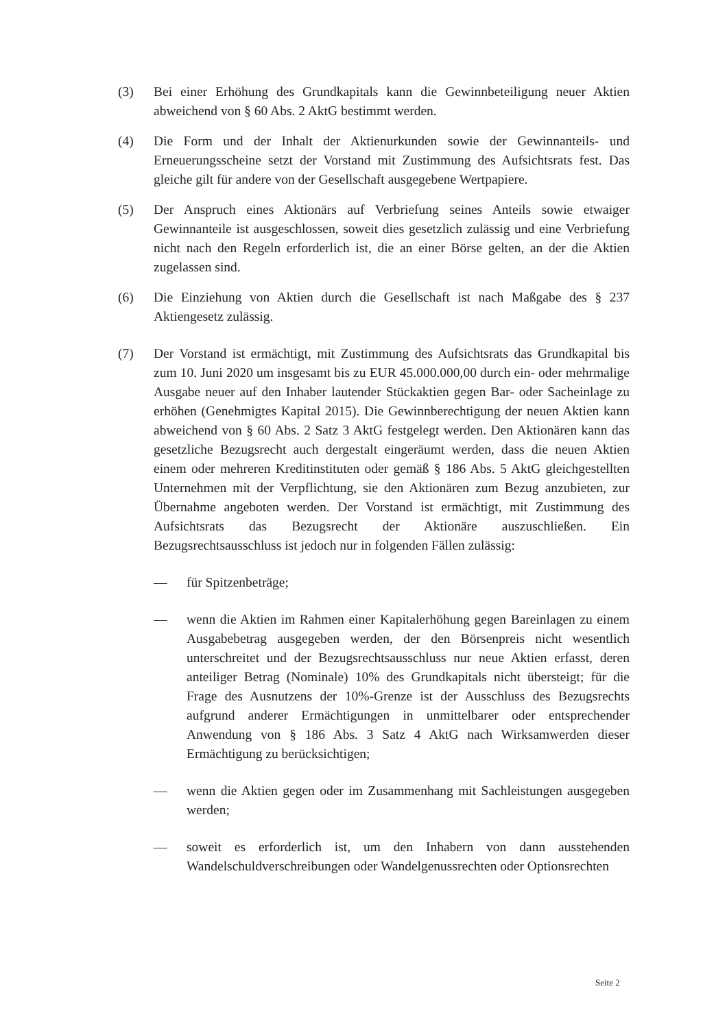(3) Bei einer Erhöhung des Grundkapitals kann die Gewinnbeteiligung neuer Aktien abweichend von § 60 Abs. 2 AktG bestimmt werden.
(4) Die Form und der Inhalt der Aktienurkunden sowie der Gewinnanteils- und Erneuerungsscheine setzt der Vorstand mit Zustimmung des Aufsichtsrats fest. Das gleiche gilt für andere von der Gesellschaft ausgegebene Wertpapiere.
(5) Der Anspruch eines Aktionärs auf Verbriefung seines Anteils sowie etwaiger Gewinnanteile ist ausgeschlossen, soweit dies gesetzlich zulässig und eine Verbriefung nicht nach den Regeln erforderlich ist, die an einer Börse gelten, an der die Aktien zugelassen sind.
(6) Die Einziehung von Aktien durch die Gesellschaft ist nach Maßgabe des § 237 Aktiengesetz zulässig.
(7) Der Vorstand ist ermächtigt, mit Zustimmung des Aufsichtsrats das Grundkapital bis zum 10. Juni 2020 um insgesamt bis zu EUR 45.000.000,00 durch ein- oder mehrmalige Ausgabe neuer auf den Inhaber lautender Stückaktien gegen Bar- oder Sacheinlage zu erhöhen (Genehmigtes Kapital 2015). Die Gewinnberechtigung der neuen Aktien kann abweichend von § 60 Abs. 2 Satz 3 AktG festgelegt werden. Den Aktionären kann das gesetzliche Bezugsrecht auch dergestalt eingeräumt werden, dass die neuen Aktien einem oder mehreren Kreditinstituten oder gemäß § 186 Abs. 5 AktG gleichgestellten Unternehmen mit der Verpflichtung, sie den Aktionären zum Bezug anzubieten, zur Übernahme angeboten werden. Der Vorstand ist ermächtigt, mit Zustimmung des Aufsichtsrats das Bezugsrecht der Aktionäre auszuschließen. Ein Bezugsrechtsausschluss ist jedoch nur in folgenden Fällen zulässig:
— für Spitzenbeträge;
— wenn die Aktien im Rahmen einer Kapitalerhöhung gegen Bareinlagen zu einem Ausgabebetrag ausgegeben werden, der den Börsenpreis nicht wesentlich unterschreitet und der Bezugsrechtsausschluss nur neue Aktien erfasst, deren anteiliger Betrag (Nominale) 10% des Grundkapitals nicht übersteigt; für die Frage des Ausnutzens der 10%-Grenze ist der Ausschluss des Bezugsrechts aufgrund anderer Ermächtigungen in unmittelbarer oder entsprechender Anwendung von § 186 Abs. 3 Satz 4 AktG nach Wirksamwerden dieser Ermächtigung zu berücksichtigen;
— wenn die Aktien gegen oder im Zusammenhang mit Sachleistungen ausgegeben werden;
— soweit es erforderlich ist, um den Inhabern von dann ausstehenden Wandelschuldverschreibungen oder Wandelgenussrechten oder Optionsrechten
Seite 2